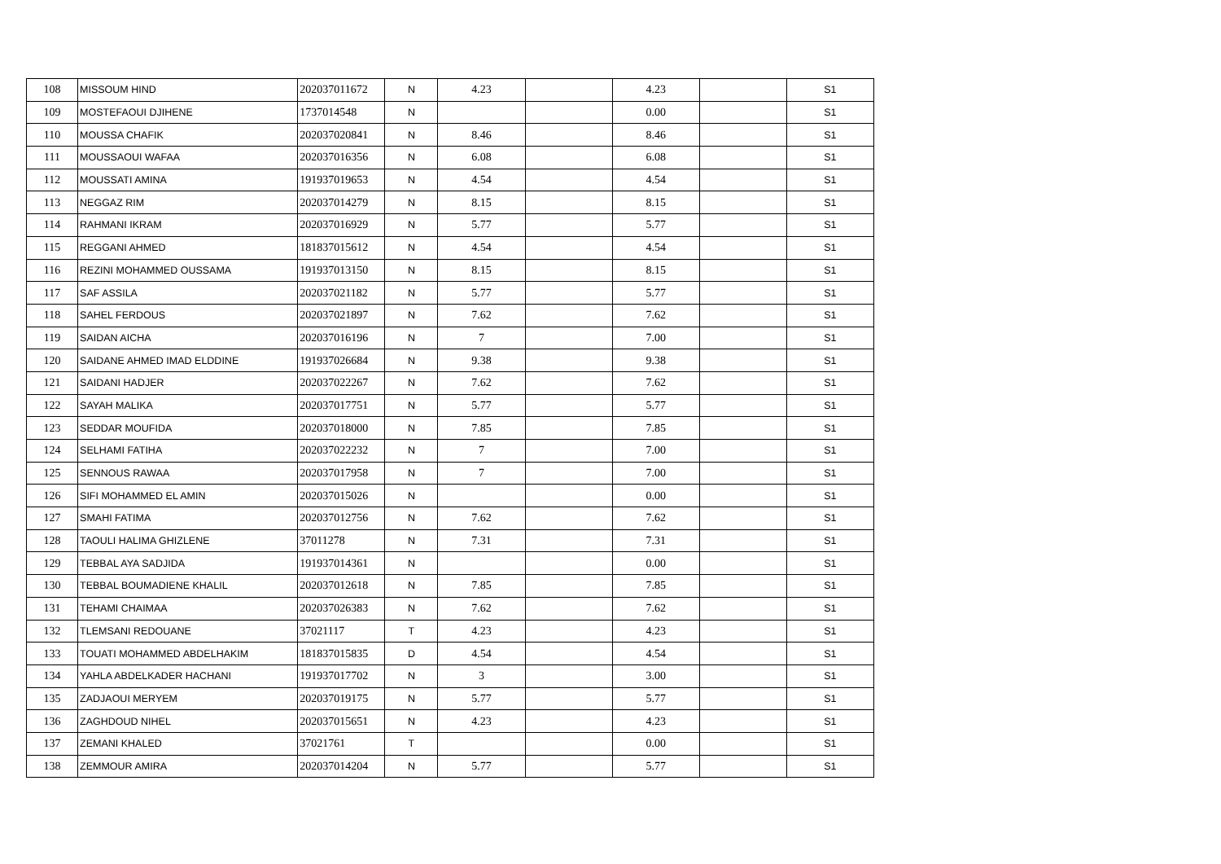| 108 | MISSOUM HIND | 202037011672 | N | 4.23 | | 4.23 | | S1 |
| 109 | MOSTEFAOUI DJIHENE | 1737014548 | N | | | 0.00 | | S1 |
| 110 | MOUSSA CHAFIK | 202037020841 | N | 8.46 | | 8.46 | | S1 |
| 111 | MOUSSAOUI WAFAA | 202037016356 | N | 6.08 | | 6.08 | | S1 |
| 112 | MOUSSATI AMINA | 191937019653 | N | 4.54 | | 4.54 | | S1 |
| 113 | NEGGAZ RIM | 202037014279 | N | 8.15 | | 8.15 | | S1 |
| 114 | RAHMANI IKRAM | 202037016929 | N | 5.77 | | 5.77 | | S1 |
| 115 | REGGANI AHMED | 181837015612 | N | 4.54 | | 4.54 | | S1 |
| 116 | REZINI MOHAMMED OUSSAMA | 191937013150 | N | 8.15 | | 8.15 | | S1 |
| 117 | SAF ASSILA | 202037021182 | N | 5.77 | | 5.77 | | S1 |
| 118 | SAHEL FERDOUS | 202037021897 | N | 7.62 | | 7.62 | | S1 |
| 119 | SAIDAN AICHA | 202037016196 | N | 7 | | 7.00 | | S1 |
| 120 | SAIDANE AHMED IMAD ELDDINE | 191937026684 | N | 9.38 | | 9.38 | | S1 |
| 121 | SAIDANI HADJER | 202037022267 | N | 7.62 | | 7.62 | | S1 |
| 122 | SAYAH MALIKA | 202037017751 | N | 5.77 | | 5.77 | | S1 |
| 123 | SEDDAR MOUFIDA | 202037018000 | N | 7.85 | | 7.85 | | S1 |
| 124 | SELHAMI FATIHA | 202037022232 | N | 7 | | 7.00 | | S1 |
| 125 | SENNOUS RAWAA | 202037017958 | N | 7 | | 7.00 | | S1 |
| 126 | SIFI MOHAMMED EL AMIN | 202037015026 | N | | | 0.00 | | S1 |
| 127 | SMAHI FATIMA | 202037012756 | N | 7.62 | | 7.62 | | S1 |
| 128 | TAOULI HALIMA GHIZLENE | 37011278 | N | 7.31 | | 7.31 | | S1 |
| 129 | TEBBAL AYA SADJIDA | 191937014361 | N | | | 0.00 | | S1 |
| 130 | TEBBAL BOUMADIENE KHALIL | 202037012618 | N | 7.85 | | 7.85 | | S1 |
| 131 | TEHAMI CHAIMAA | 202037026383 | N | 7.62 | | 7.62 | | S1 |
| 132 | TLEMSANI REDOUANE | 37021117 | T | 4.23 | | 4.23 | | S1 |
| 133 | TOUATI MOHAMMED ABDELHAKIM | 181837015835 | D | 4.54 | | 4.54 | | S1 |
| 134 | YAHLA ABDELKADER HACHANI | 191937017702 | N | 3 | | 3.00 | | S1 |
| 135 | ZADJAOUI MERYEM | 202037019175 | N | 5.77 | | 5.77 | | S1 |
| 136 | ZAGHDOUD NIHEL | 202037015651 | N | 4.23 | | 4.23 | | S1 |
| 137 | ZEMANI KHALED | 37021761 | T | | | 0.00 | | S1 |
| 138 | ZEMMOUR AMIRA | 202037014204 | N | 5.77 | | 5.77 | | S1 |